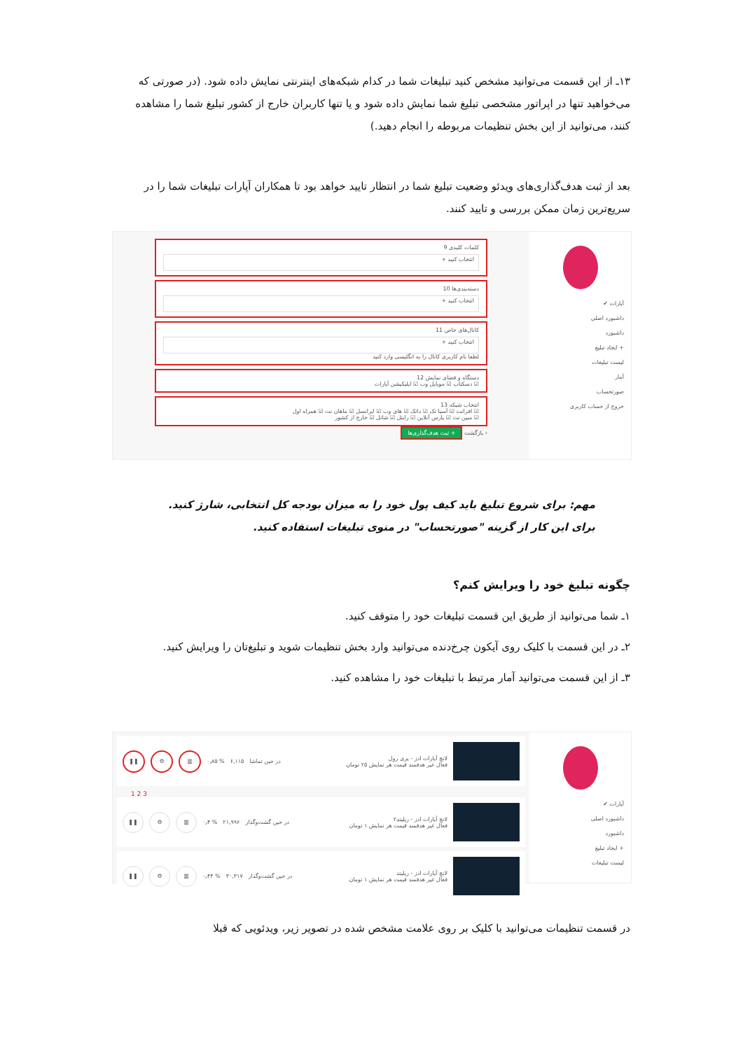۱۳ـ از این قسمت می‌توانید مشخص کنید تبلیغات شما در کدام شبکه‌های اینترنتی نمایش داده شود. (در صورتی که می‌خواهید تنها در اپراتور مشخصی تبلیغ شما نمایش داده شود و یا تنها کاربران خارج از کشور تبلیغ شما را مشاهده کنند، می‌توانید از این بخش تنظیمات مربوطه را انجام دهید.)
بعد از ثبت هدف‌گذاری‌های ویدئو وضعیت تبلیغ شما در انتظار تایید خواهد بود تا همکاران آپارات تبلیغات شما را در سریع‌ترین زمان ممکن بررسی و تایید کنند.
آپارات ✔
داشبورد اصلی
داشبورد
+ ایجاد تبلیغ
لیست تبلیغات
آمار
صورتحساب
خروج از حساب کاربری
کلمات کلیدی 9
انتخاب کنید +
دسته‌بندی‌ها 10
انتخاب کنید +
کانال‌های خاص 11
انتخاب کنید +
لطفا نام کاربری کانال را به انگلیسی وارد کنید
دستگاه و فضای نمایش 12
☑ دسکتاپ ☑ موبایل وب ☑ اپلیکیشن آپارات
انتخاب شبکه 13
☑ افرانت ☑ آسیا تک ☑ داتک ☑ های وب ☑ ایرانسل ☑ ماهان نت ☑ همراه اول
☑ مبین نت ☑ پارس آنلاین ☑ رایتل ☑ شاتل ☑ خارج از کشور
‹ بازگشت + ثبت هدف‌گذاری‌ها
مهم: برای شروع تبلیغ باید کیف پول خود را به میزان بودجه کل انتخابی، شارژ کنید. برای این کار از گزینه "صورتحساب" در منوی تبلیغات استفاده کنید.
چگونه تبلیغ خود را ویرایش کنم؟
۱ـ شما می‌توانید از طریق این قسمت تبلیغات خود را متوقف کنید.
۲ـ در این قسمت با کلیک روی آیکون چرخ‌دنده می‌توانید وارد بخش تنظیمات شوید و تبلیغ‌تان را ویرایش کنید.
۳ـ از این قسمت می‌توانید آمار مرتبط با تبلیغات خود را مشاهده کنید.
آپارات ✔
داشبورد اصلی
داشبورد
+ ایجاد تبلیغ
لیست تبلیغات
لانچ آپارات ادز - پری رول
فعال غیر هدفمند قیمت هر نمایش ۲۵ تومان
در حین تماشا ۶,۱۱۵ % ۰٫۸۵
▥ ⚙ ❚❚
3 2 1
لانچ آپارات ادز - ریلیتد۲
فعال غیر هدفمند قیمت هر نمایش ۱ تومان
در حین گشت‌وگذار ۲۱,۹۹۶ % ۰٫۴
▥ ⚙ ❚❚
لانچ آپارات ادز - ریلیتد
فعال غیر هدفمند قیمت هر نمایش ۱ تومان
در حین گشت‌وگذار ۳۰,۳۱۷ % ۰٫۴۴
▥ ⚙ ❚❚
در قسمت تنظیمات می‌توانید با کلیک بر روی علامت مشخص شده در تصویر زیر، ویدئویی که قبلا